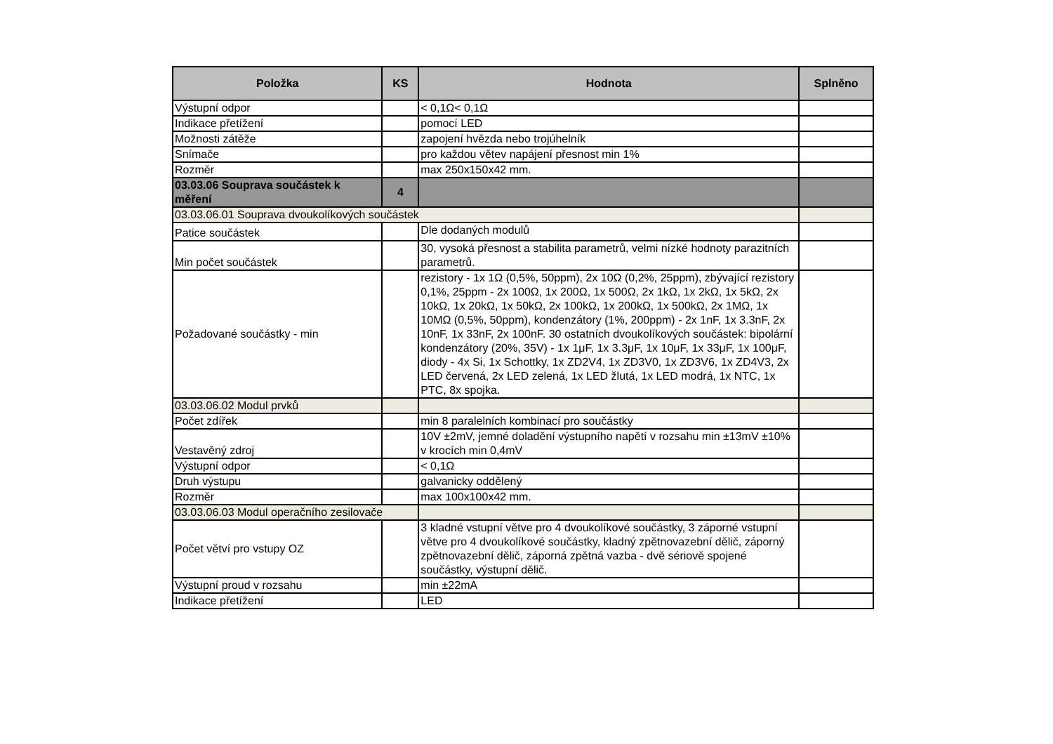| Položka | KS | Hodnota | Splněno |
| --- | --- | --- | --- |
| Výstupní odpor | | < 0,1Ω< 0,1Ω | |
| Indikace přetížení | | pomocí LED | |
| Možnosti zátěže | | zapojení hvězda nebo trojúhelník | |
| Snímače | | pro každou větev napájení přesnost min 1% | |
| Rozměr | | max 250x150x42 mm. | |
| 03.03.06 Souprava součástek k měření | 4 | | |
| 03.03.06.01 Souprava dvoukolíkových součástek | | | |
| Patice součástek | | Dle dodaných modulů | |
| Min počet součástek | | 30, vysoká přesnost a stabilita parametrů, velmi nízké hodnoty parazitních parametrů. | |
| Požadované součástky - min | | rezistory - 1x 1Ω (0,5%, 50ppm), 2x 10Ω (0,2%, 25ppm), zbývající rezistory 0,1%, 25ppm - 2x 100Ω, 1x 200Ω, 1x 500Ω, 2x 1kΩ, 1x 2kΩ, 1x 5kΩ, 2x 10kΩ, 1x 20kΩ, 1x 50kΩ, 2x 100kΩ, 1x 200kΩ, 1x 500kΩ, 2x 1MΩ, 1x 10MΩ (0,5%, 50ppm), kondenzátory (1%, 200ppm) - 2x 1nF, 1x 3.3nF, 2x 10nF, 1x 33nF, 2x 100nF. 30 ostatních dvoukolíkových součástek: bipolární kondenzátory (20%, 35V) - 1x 1μF, 1x 3.3μF, 1x 10μF, 1x 33μF, 1x 100μF, diody - 4x Si, 1x Schottky, 1x ZD2V4, 1x ZD3V0, 1x ZD3V6, 1x ZD4V3, 2x LED červená, 2x LED zelená, 1x LED žlutá, 1x LED modrá, 1x NTC, 1x PTC, 8x spojka. | |
| 03.03.06.02 Modul prvků | | | |
| Počet zdířek | | min 8 paralelních kombinací pro součástky | |
| Vestavěný zdroj | | 10V ±2mV, jemné doladění výstupního napětí v rozsahu min ±13mV ±10% v krocích min 0,4mV | |
| Výstupní odpor | | < 0,1Ω | |
| Druh výstupu | | galvanicky oddělený | |
| Rozměr | | max 100x100x42 mm. | |
| 03.03.06.03 Modul operačního zesilovače | | | |
| Počet větví pro vstupy OZ | | 3 kladné vstupní větve pro 4 dvoukolíkové součástky, 3 záporné vstupní větve pro 4 dvoukolíkové součástky, kladný zpětnovazební dělič, záporný zpětnovazební dělič, záporná zpětná vazba - dvě sériově spojené součástky, výstupní dělič. | |
| Výstupní proud v rozsahu | | min ±22mA | |
| Indikace přetížení | | LED | |